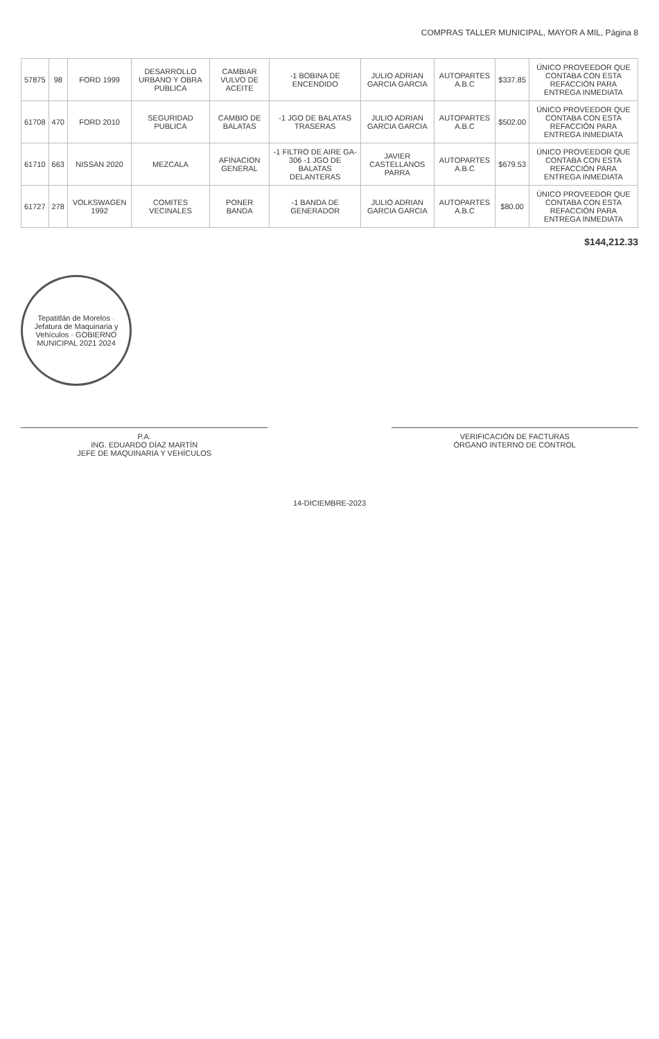COMPRAS TALLER MUNICIPAL, MAYOR A MIL, Página 8
| 57875 | 98 | FORD 1999 | DESARROLLO URBANO Y OBRA PUBLICA | CAMBIAR VULVO DE ACEITE | -1 BOBINA DE ENCENDIDO | JULIO ADRIAN GARCIA GARCIA | AUTOPARTES A.B.C | $337.85 | ÚNICO PROVEEDOR QUE CONTABA CON ESTA REFACCIÓN PARA ENTREGA INMEDIATA |
| 61708 | 470 | FORD 2010 | SEGURIDAD PUBLICA | CAMBIO DE BALATAS | -1 JGO DE BALATAS TRASERAS | JULIO ADRIAN GARCIA GARCIA | AUTOPARTES A.B.C | $502.00 | ÚNICO PROVEEDOR QUE CONTABA CON ESTA REFACCIÓN PARA ENTREGA INMEDIATA |
| 61710 | 663 | NISSAN 2020 | MEZCALA | AFINACION GENERAL | -1 FILTRO DE AIRE GA-306 -1 JGO DE BALATAS DELANTERAS | JAVIER CASTELLANOS PARRA | AUTOPARTES A.B.C | $679.53 | ÚNICO PROVEEDOR QUE CONTABA CON ESTA REFACCIÓN PARA ENTREGA INMEDIATA |
| 61727 | 278 | VOLKSWAGEN 1992 | COMITES VECINALES | PONER BANDA | -1 BANDA DE GENERADOR | JULIO ADRIAN GARCIA GARCIA | AUTOPARTES A.B.C | $80.00 | ÚNICO PROVEEDOR QUE CONTABA CON ESTA REFACCIÓN PARA ENTREGA INMEDIATA |
$144,212.33
Tepatitlán de Morelos · Jefatura de Maquinaria y Vehículos · GOBIERNO MUNICIPAL 2021 2024
P.A.
ING. EDUARDO DÍAZ MARTÍN
JEFE DE MAQUINARIA Y VEHÍCULOS
VERIFICACIÓN DE FACTURAS
ÓRGANO INTERNO DE CONTROL
14-DICIEMBRE-2023